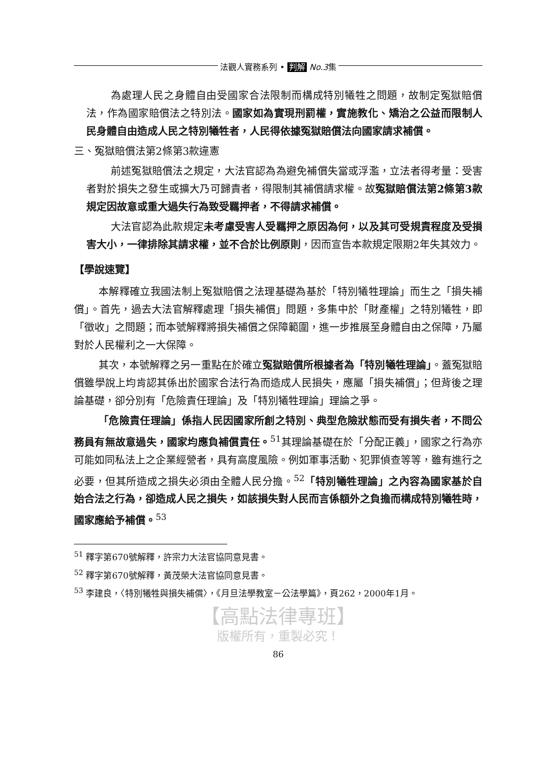法觀人實務系列 • 判解 No.3集
為處理人民之身體自由受國家合法限制而構成特別犧牲之問題，故制定冤獄賠償法，作為國家賠償法之特別法。國家如為實現刑罰權，實施教化、矯治之公益而限制人民身體自由造成人民之特別犧牲者，人民得依據冤獄賠償法向國家請求補償。
三、冤獄賠償法第2條第3款違憲
前述冤獄賠償法之規定，大法官認為為避免補償失當或浮濫，立法者得考量：受害者對於損失之發生或擴大乃可歸責者，得限制其補償請求權。故冤獄賠償法第2條第3款規定因故意或重大過失行為致受羈押者，不得請求補償。
大法官認為此款規定未考慮受害人受羈押之原因為何，以及其可受規責程度及受損害大小，一律排除其請求權，並不合於比例原則，因而宣告本款規定限期2年失其效力。
【學說速覽】
本解釋確立我國法制上冤獄賠償之法理基礎為基於「特別犧牲理論」而生之「損失補償」。首先，過去大法官解釋處理「損失補償」問題，多集中於「財產權」之特別犧牲，即「徵收」之問題；而本號解釋將損失補償之保障範圍，進一步推展至身體自由之保障，乃屬對於人民權利之一大保障。
其次，本號解釋之另一重點在於確立冤獄賠償所根據者為「特別犧牲理論」。蓋冤獄賠償雖學說上均肯認其係出於國家合法行為而造成人民損失，應屬「損失補償」；但背後之理論基礎，卻分別有「危險責任理論」及「特別犧牲理論」理論之爭。
「危險責任理論」係指人民因國家所創之特別、典型危險狀態而受有損失者，不問公務員有無故意過失，國家均應負補償責任。<sup>51</sup>其理論基礎在於「分配正義」，國家之行為亦可能如同私法上之企業經營者，具有高度風險。例如軍事活動、犯罪偵查等等，雖有進行之必要，但其所造成之損失必須由全體人民分擔。<sup>52</sup>「特別犧牲理論」之內容為國家基於自始合法之行為，卻造成人民之損失，如該損失對人民而言係額外之負擔而構成特別犧牲時，國家應給予補償。<sup>53</sup>
<sup>51</sup> 釋字第670號解釋，許宗力大法官協同意見書。
<sup>52</sup> 釋字第670號解釋，黃茂榮大法官協同意見書。
<sup>53</sup> 李建良，〈特別犧牲與損失補償〉，《月旦法學教室－公法學篇》，頁262，2000年1月。
【高點法律專班】
版權所有，重製必究！
86